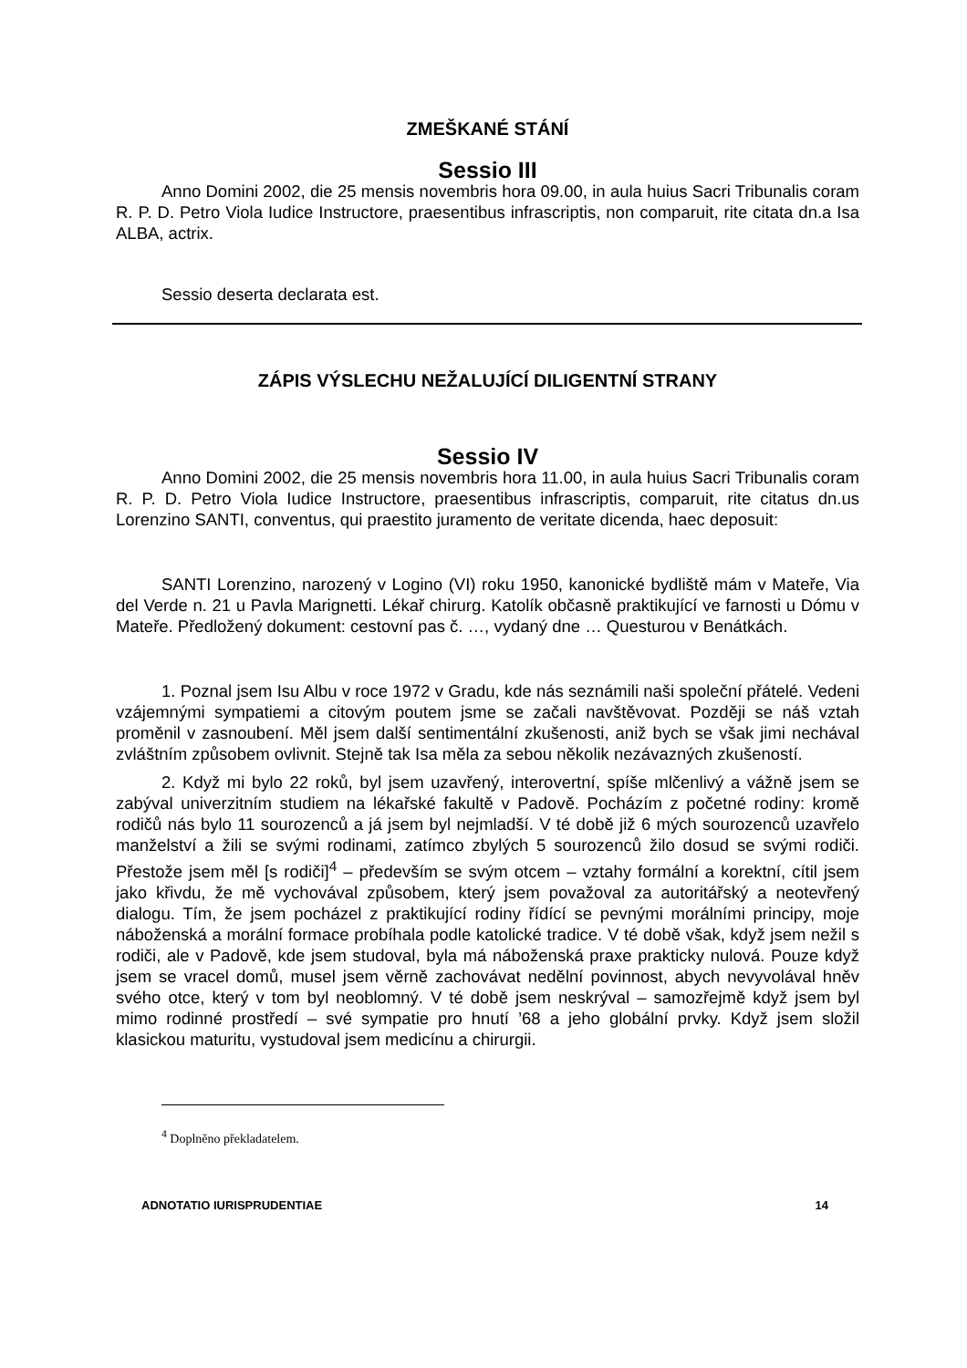ZMEŠKANÉ STÁNÍ
Sessio III
Anno Domini 2002, die 25 mensis novembris hora 09.00, in aula huius Sacri Tribunalis coram R. P. D. Petro Viola Iudice Instructore, praesentibus infrascriptis, non comparuit, rite citata dn.a Isa ALBA, actrix.
Sessio deserta declarata est.
ZÁPIS VÝSLECHU NEŽALUJÍCÍ DILIGENTNÍ STRANY
Sessio IV
Anno Domini 2002, die 25 mensis novembris hora 11.00, in aula huius Sacri Tribunalis coram R. P. D. Petro Viola Iudice Instructore, praesentibus infrascriptis, comparuit, rite citatus dn.us Lorenzino SANTI, conventus, qui praestito juramento de veritate dicenda, haec deposuit:
SANTI Lorenzino, narozený v Logino (VI) roku 1950, kanonické bydliště mám v Mateře, Via del Verde n. 21 u Pavla Marignetti. Lékař chirurg. Katolík občasně praktikující ve farnosti u Dómu v Mateře. Předložený dokument: cestovní pas č. …, vydaný dne … Questurou v Benátkách.
1. Poznal jsem Isu Albu v roce 1972 v Gradu, kde nás seznámili naši společní přátelé. Vedeni vzájemnými sympatiemi a citovým poutem jsme se začali navštěvovat. Později se náš vztah proměnil v zasnoubení. Měl jsem další sentimentální zkušenosti, aniž bych se však jimi nechával zvláštním způsobem ovlivnit. Stejně tak Isa měla za sebou několik nezávazných zkušeností.
2. Když mi bylo 22 roků, byl jsem uzavřený, interovertní, spíše mlčenlivý a vážně jsem se zabýval univerzitním studiem na lékařské fakultě v Padově. Pocházím z početné rodiny: kromě rodičů nás bylo 11 sourozenců a já jsem byl nejmladší. V té době již 6 mých sourozenců uzavřelo manželství a žili se svými rodinami, zatímco zbylých 5 sourozenců žilo dosud se svými rodiči. Přestože jsem měl [s rodiči]<sup>4</sup> – především se svým otcem – vztahy formální a korektní, cítil jsem jako křivdu, že mě vychovával způsobem, který jsem považoval za autoritářský a neotevřený dialogu. Tím, že jsem pocházel z praktikující rodiny řídící se pevnými morálními principy, moje náboženská a morální formace probíhala podle katolické tradice. V té době však, když jsem nežil s rodiči, ale v Padově, kde jsem studoval, byla má náboženská praxe prakticky nulová. Pouze když jsem se vracel domů, musel jsem věrně zachovávat nedělní povinnost, abych nevyvolával hněv svého otce, který v tom byl neoblomný. V té době jsem neskrýval – samozřejmě když jsem byl mimo rodinné prostředí – své sympatie pro hnutí ’68 a jeho globální prvky. Když jsem složil klasickou maturitu, vystudoval jsem medicínu a chirurgii.
<sup>4</sup> Doplněno překladatelem.
ADNOTATIO IURISPRUDENTIAE 14